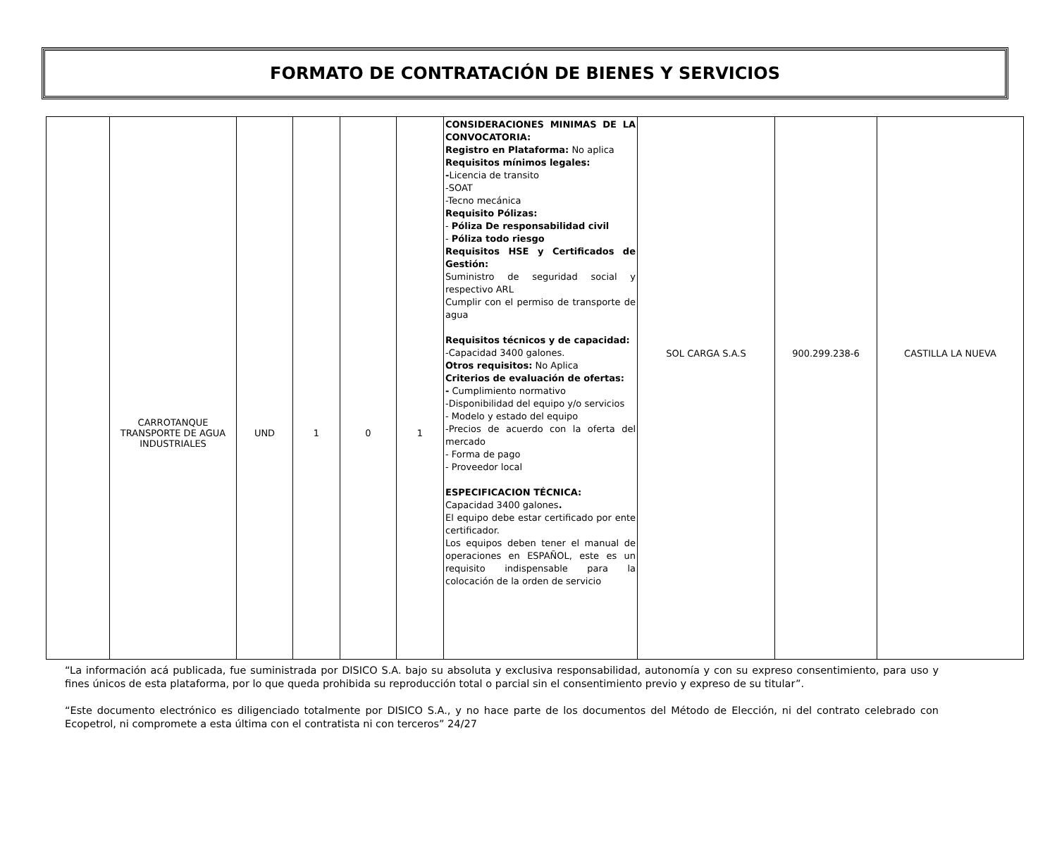FORMATO DE CONTRATACIÓN DE BIENES Y SERVICIOS
| | CARROTANQUE TRANSPORTE DE AGUA INDUSTRIALES | UND | 1 | 0 | 1 | CONSIDERACIONES MINIMAS DE LA CONVOCATORIA: Registro en Plataforma: No aplica Requisitos mínimos legales: - Licencia de transito -SOAT -Tecno mecánica Requisito Pólizas: - Póliza De responsabilidad civil - Póliza todo riesgo Requisitos HSE y Certificados de Gestión: Suministro de seguridad social y respectivo ARL Cumplir con el permiso de transporte de agua Requisitos técnicos y de capacidad: -Capacidad 3400 galones. Otros requisitos: No Aplica Criterios de evaluación de ofertas: - Cumplimiento normativo -Disponibilidad del equipo y/o servicios - Modelo y estado del equipo -Precios de acuerdo con la oferta del mercado - Forma de pago - Proveedor local ESPECIFICACION TÉCNICA: Capacidad 3400 galones . El equipo debe estar certificado por ente certificador. Los equipos deben tener el manual de operaciones en ESPAÑOL, este es un requisito indispensable para la colocación de la orden de servicio | SOL CARGA S.A.S | 900.299.238-6 | CASTILLA LA NUEVA |
“La información acá publicada, fue suministrada por DISICO S.A. bajo su absoluta y exclusiva responsabilidad, autonomía y con su expreso consentimiento, para uso y fines únicos de esta plataforma, por lo que queda prohibida su reproducción total o parcial sin el consentimiento previo y expreso de su titular”.
“Este documento electrónico es diligenciado totalmente por DISICO S.A., y no hace parte de los documentos del Método de Elección, ni del contrato celebrado con Ecopetrol, ni compromete a esta última con el contratista ni con terceros” 24/27